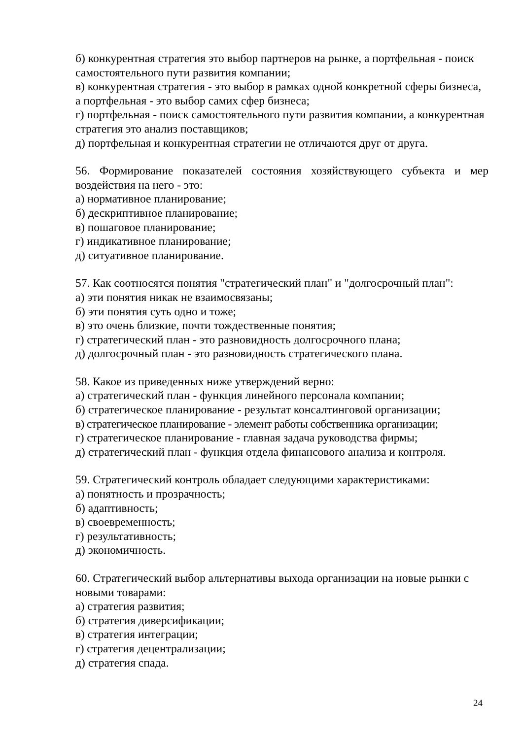б) конкурентная стратегия это выбор партнеров на рынке, а портфельная - поиск самостоятельного пути развития компании;
в) конкурентная стратегия - это выбор в рамках одной конкретной сферы бизнеса, а портфельная - это выбор самих сфер бизнеса;
г) портфельная - поиск самостоятельного пути развития компании, а конкурентная стратегия это анализ поставщиков;
д) портфельная и конкурентная стратегии не отличаются друг от друга.
56. Формирование показателей состояния хозяйствующего субъекта и мер воздействия на него - это:
а) нормативное планирование;
б) дескриптивное планирование;
в) пошаговое планирование;
г) индикативное планирование;
д) ситуативное планирование.
57. Как соотносятся понятия "стратегический план" и "долгосрочный план":
а) эти понятия никак не взаимосвязаны;
б) эти понятия суть одно и тоже;
в) это очень близкие, почти тождественные понятия;
г) стратегический план - это разновидность долгосрочного плана;
д) долгосрочный план - это разновидность стратегического плана.
58. Какое из приведенных ниже утверждений верно:
а) стратегический план - функция линейного персонала компании;
б) стратегическое планирование - результат консалтинговой организации;
в) стратегическое планирование - элемент работы собственника организации;
г) стратегическое планирование - главная задача руководства фирмы;
д) стратегический план - функция отдела финансового анализа и контроля.
59. Стратегический контроль обладает следующими характеристиками:
а) понятность и прозрачность;
б) адаптивность;
в) своевременность;
г) результативность;
д) экономичность.
60. Стратегический выбор альтернативы выхода организации на новые рынки с новыми товарами:
а) стратегия развития;
б) стратегия диверсификации;
в) стратегия интеграции;
г) стратегия децентрализации;
д) стратегия спада.
24